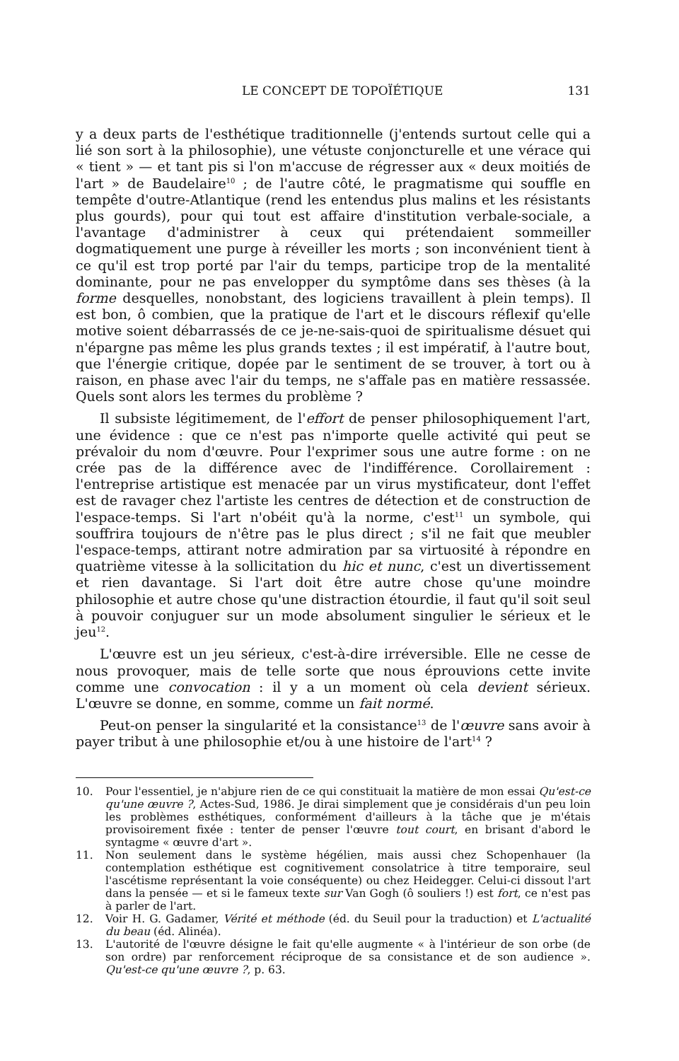LE CONCEPT DE TOPOÏÉTIQUE 131
y a deux parts de l'esthétique traditionnelle (j'entends surtout celle qui a lié son sort à la philosophie), une vétuste conjoncturelle et une vérace qui « tient » — et tant pis si l'on m'accuse de régresser aux « deux moitiés de l'art » de Baudelaire<sup>10</sup> ; de l'autre côté, le pragmatisme qui souffle en tempête d'outre-Atlantique (rend les entendus plus malins et les résistants plus gourds), pour qui tout est affaire d'institution verbale-sociale, a l'avantage d'administrer à ceux qui prétendaient sommeiller dogmatiquement une purge à réveiller les morts ; son inconvénient tient à ce qu'il est trop porté par l'air du temps, participe trop de la mentalité dominante, pour ne pas envelopper du symptôme dans ses thèses (à la forme desquelles, nonobstant, des logiciens travaillent à plein temps). Il est bon, ô combien, que la pratique de l'art et le discours réflexif qu'elle motive soient débarrassés de ce je-ne-sais-quoi de spiritualisme désuet qui n'épargne pas même les plus grands textes ; il est impératif, à l'autre bout, que l'énergie critique, dopée par le sentiment de se trouver, à tort ou à raison, en phase avec l'air du temps, ne s'affale pas en matière ressassée. Quels sont alors les termes du problème ?
Il subsiste légitimement, de l'effort de penser philosophiquement l'art, une évidence : que ce n'est pas n'importe quelle activité qui peut se prévaloir du nom d'œuvre. Pour l'exprimer sous une autre forme : on ne crée pas de la différence avec de l'indifférence. Corollairement : l'entreprise artistique est menacée par un virus mystificateur, dont l'effet est de ravager chez l'artiste les centres de détection et de construction de l'espace-temps. Si l'art n'obéit qu'à la norme, c'est<sup>11</sup> un symbole, qui souffrira toujours de n'être pas le plus direct ; s'il ne fait que meubler l'espace-temps, attirant notre admiration par sa virtuosité à répondre en quatrième vitesse à la sollicitation du hic et nunc, c'est un divertissement et rien davantage. Si l'art doit être autre chose qu'une moindre philosophie et autre chose qu'une distraction étourdie, il faut qu'il soit seul à pouvoir conjuguer sur un mode absolument singulier le sérieux et le jeu<sup>12</sup>.
L'œuvre est un jeu sérieux, c'est-à-dire irréversible. Elle ne cesse de nous provoquer, mais de telle sorte que nous éprouvions cette invite comme une convocation : il y a un moment où cela devient sérieux. L'œuvre se donne, en somme, comme un fait normé.
Peut-on penser la singularité et la consistance<sup>13</sup> de l'œuvre sans avoir à payer tribut à une philosophie et/ou à une histoire de l'art<sup>14</sup> ?
10. Pour l'essentiel, je n'abjure rien de ce qui constituait la matière de mon essai Qu'est-ce qu'une œuvre ?, Actes-Sud, 1986. Je dirai simplement que je considérais d'un peu loin les problèmes esthétiques, conformément d'ailleurs à la tâche que je m'étais provisoirement fixée : tenter de penser l'œuvre tout court, en brisant d'abord le syntagme « œuvre d'art ».
11. Non seulement dans le système hégélien, mais aussi chez Schopenhauer (la contemplation esthétique est cognitivement consolatrice à titre temporaire, seul l'ascétisme représentant la voie conséquente) ou chez Heidegger. Celui-ci dissout l'art dans la pensée — et si le fameux texte sur Van Gogh (ô souliers !) est fort, ce n'est pas à parler de l'art.
12. Voir H. G. Gadamer, Vérité et méthode (éd. du Seuil pour la traduction) et L'actualité du beau (éd. Alinéa).
13. L'autorité de l'œuvre désigne le fait qu'elle augmente « à l'intérieur de son orbe (de son ordre) par renforcement réciproque de sa consistance et de son audience ». Qu'est-ce qu'une œuvre ?, p. 63.